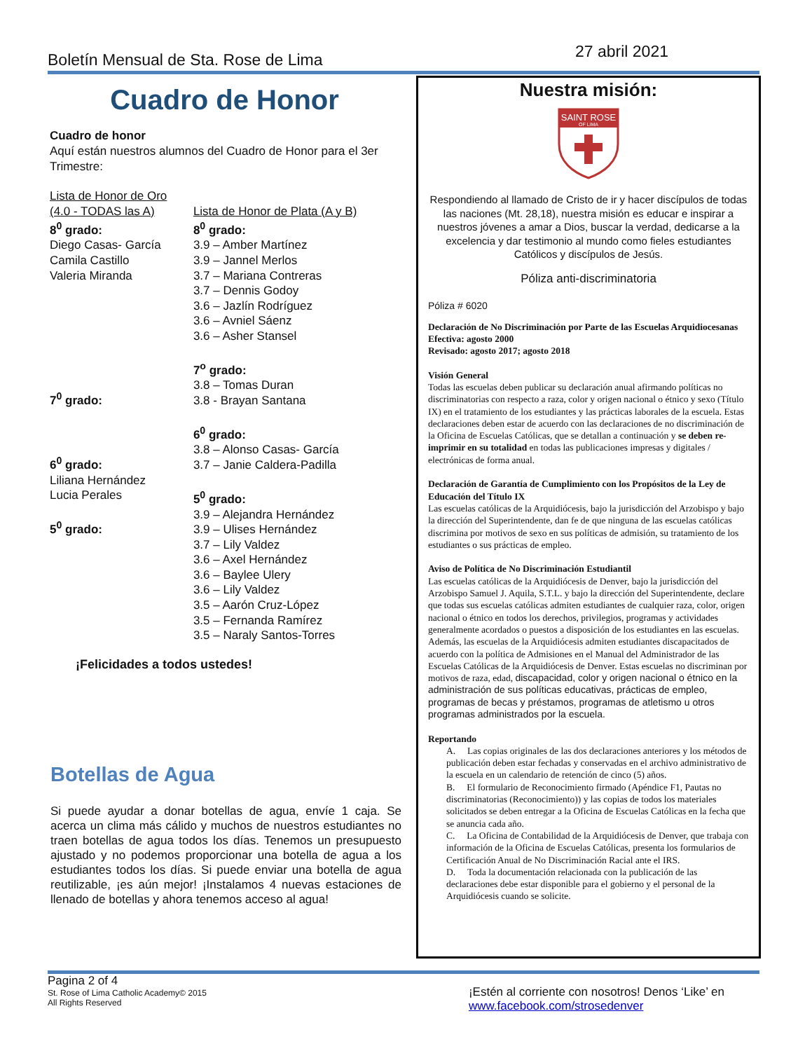Boletín Mensual de Sta. Rose de Lima 27 abril 2021
Cuadro de Honor
Cuadro de honor
Aquí están nuestros alumnos del Cuadro de Honor para el 3er Trimestre:
Lista de Honor de Oro
(4.0 - TODAS las A)
8<sup>0</sup> grado:
Diego Casas- García
Camila Castillo
Valeria Miranda
7<sup>0</sup> grado:
6<sup>0</sup> grado:
Liliana Hernández
Lucia Perales
5<sup>0</sup> grado:
Lista de Honor de Plata (A y B)
8<sup>0</sup> grado:
3.9 – Amber Martínez
3.9 – Jannel Merlos
3.7 – Mariana Contreras
3.7 – Dennis Godoy
3.6 – Jazlín Rodríguez
3.6 – Avniel Sáenz
3.6 – Asher Stansel
7<sup>o</sup> grado:
3.8 – Tomas Duran
3.8 - Brayan Santana
6<sup>0</sup> grado:
3.8 – Alonso Casas- García
3.7 – Janie Caldera-Padilla
5<sup>0</sup> grado:
3.9 – Alejandra Hernández
3.9 – Ulises Hernández
3.7 – Lily Valdez
3.6 – Axel Hernández
3.6 – Baylee Ulery
3.6 – Lily Valdez
3.5 – Aarón Cruz-López
3.5 – Fernanda Ramírez
3.5 – Naraly Santos-Torres
¡Felicidades a todos ustedes!
Botellas de Agua
Si puede ayudar a donar botellas de agua, envíe 1 caja. Se acerca un clima más cálido y muchos de nuestros estudiantes no traen botellas de agua todos los días. Tenemos un presupuesto ajustado y no podemos proporcionar una botella de agua a los estudiantes todos los días. Si puede enviar una botella de agua reutilizable, ¡es aún mejor! ¡Instalamos 4 nuevas estaciones de llenado de botellas y ahora tenemos acceso al agua!
Nuestra misión:
SAINT ROSE
OF LIMA
Respondiendo al llamado de Cristo de ir y hacer discípulos de todas las naciones (Mt. 28,18), nuestra misión es educar e inspirar a nuestros jóvenes a amar a Dios, buscar la verdad, dedicarse a la excelencia y dar testimonio al mundo como fieles estudiantes Católicos y discípulos de Jesús.
Póliza anti-discriminatoria
Póliza # 6020
Declaración de No Discriminación por Parte de las Escuelas Arquidiocesanas
Efectiva: agosto 2000
Revisado: agosto 2017; agosto 2018
Visión General
Todas las escuelas deben publicar su declaración anual afirmando políticas no discriminatorias con respecto a raza, color y origen nacional o étnico y sexo (Título IX) en el tratamiento de los estudiantes y las prácticas laborales de la escuela. Estas declaraciones deben estar de acuerdo con las declaraciones de no discriminación de la Oficina de Escuelas Católicas, que se detallan a continuación y se deben re-imprimir en su totalidad en todas las publicaciones impresas y digitales / electrónicas de forma anual.
Declaración de Garantía de Cumplimiento con los Propósitos de la Ley de Educación del Título IX
Las escuelas católicas de la Arquidiócesis, bajo la jurisdicción del Arzobispo y bajo la dirección del Superintendente, dan fe de que ninguna de las escuelas católicas discrimina por motivos de sexo en sus políticas de admisión, su tratamiento de los estudiantes o sus prácticas de empleo.
Aviso de Política de No Discriminación Estudiantil
Las escuelas católicas de la Arquidiócesis de Denver, bajo la jurisdicción del Arzobispo Samuel J. Aquila, S.T.L. y bajo la dirección del Superintendente, declare que todas sus escuelas católicas admiten estudiantes de cualquier raza, color, origen nacional o étnico en todos los derechos, privilegios, programas y actividades generalmente acordados o puestos a disposición de los estudiantes en las escuelas. Además, las escuelas de la Arquidiócesis admiten estudiantes discapacitados de acuerdo con la política de Admisiones en el Manual del Administrador de las Escuelas Católicas de la Arquidiócesis de Denver. Estas escuelas no discriminan por motivos de raza, edad, discapacidad, color y origen nacional o étnico en la administración de sus políticas educativas, prácticas de empleo, programas de becas y préstamos, programas de atletismo u otros programas administrados por la escuela.
Reportando
A. Las copias originales de las dos declaraciones anteriores y los métodos de publicación deben estar fechadas y conservadas en el archivo administrativo de la escuela en un calendario de retención de cinco (5) años.
B. El formulario de Reconocimiento firmado (Apéndice F1, Pautas no discriminatorias (Reconocimiento)) y las copias de todos los materiales solicitados se deben entregar a la Oficina de Escuelas Católicas en la fecha que se anuncia cada año.
C. La Oficina de Contabilidad de la Arquidiócesis de Denver, que trabaja con información de la Oficina de Escuelas Católicas, presenta los formularios de Certificación Anual de No Discriminación Racial ante el IRS.
D. Toda la documentación relacionada con la publicación de las declaraciones debe estar disponible para el gobierno y el personal de la Arquidiócesis cuando se solicite.
Pagina 2 of 4
St. Rose of Lima Catholic Academy© 2015
All Rights Reserved
¡Estén al corriente con nosotros! Denos ‘Like’ en
www.facebook.com/strosedenver